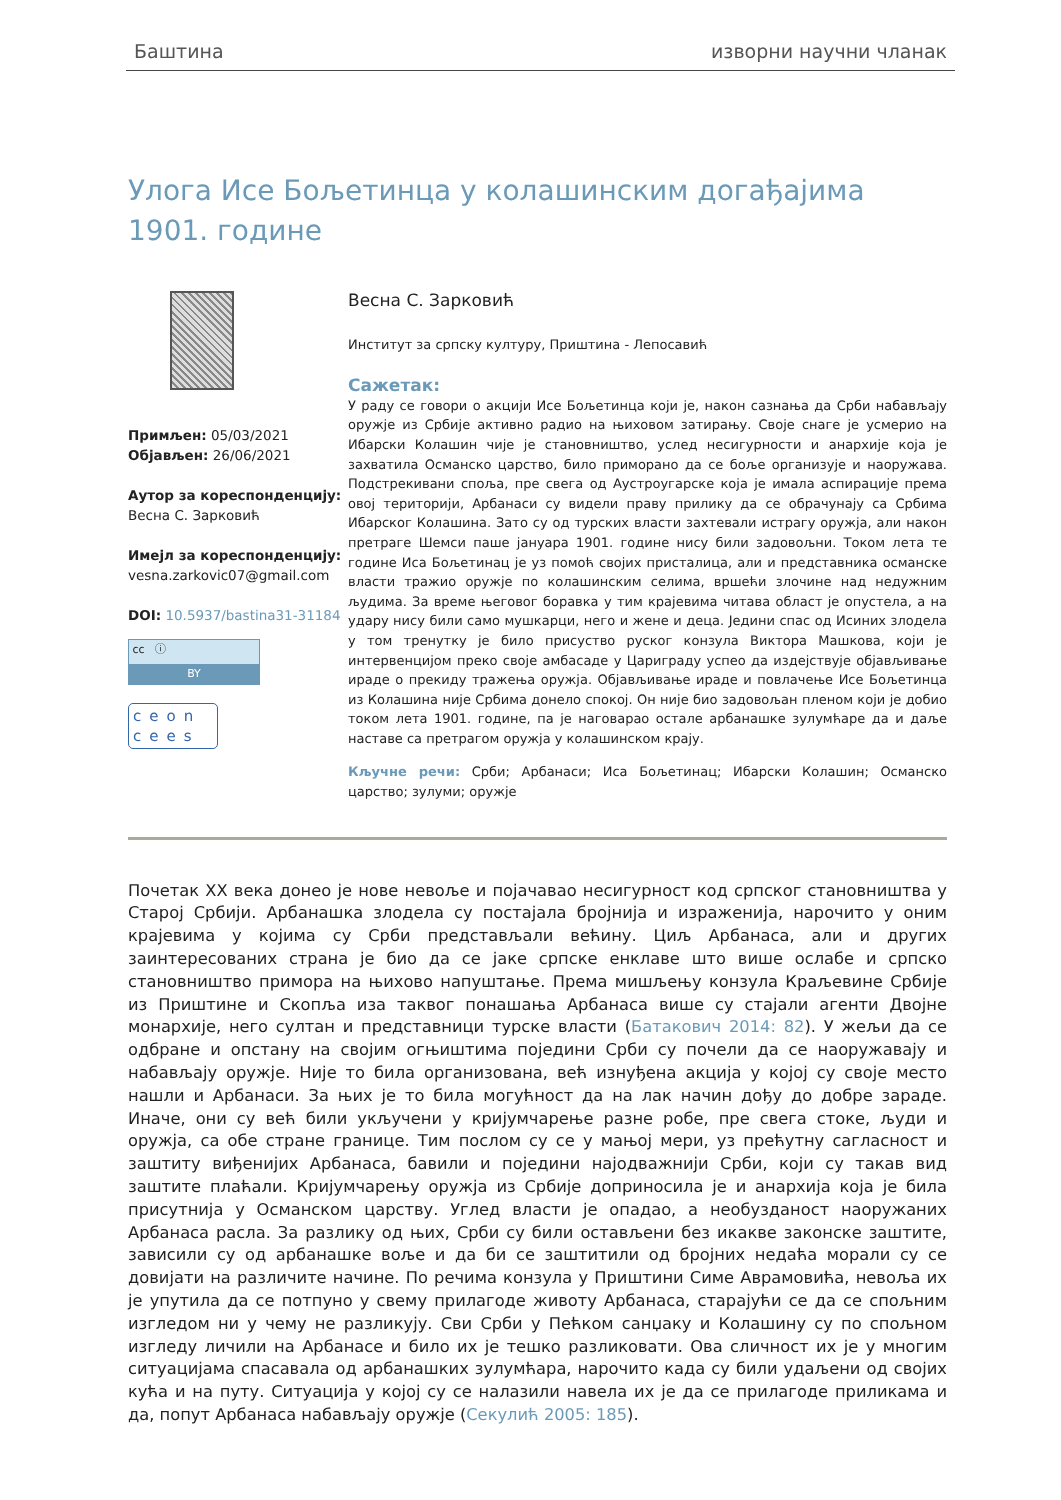Баштина изворни научни чланак
Улога Исе Бољетинца у колашинским догађајима 1901. године
Примљен: 05/03/2021
Објављен: 26/06/2021
Аутор за кореспонденцију:
Весна С. Зарковић
Имејл за кореспонденцију:
vesna.zarkovic07@gmail.com
DOI: 10.5937/bastina31-31184
cc ⓘ
BY
ceon
cees
Весна С. Зарковић
Институт за српску културу, Приштина - Лепосавић
Сажетак:
У раду се говори о акцији Исе Бољетинца који је, након сазнања да Срби набављају оружје из Србије активно радио на њиховом затирању. Своје снаге је усмерио на Ибарски Колашин чије је становништво, услед несигурности и анархије која је захватила Османско царство, било приморано да се боље организује и наоружава. Подстрекивани споља, пре свега од Аустроугарске која је имала аспирације према овој територији, Арбанаси су видели праву прилику да се обрачунају са Србима Ибарског Колашина. Зато су од турских власти захтевали истрагу оружја, али након претраге Шемси паше јануара 1901. године нису били задовољни. Током лета те године Иса Бољетинац је уз помоћ својих присталица, али и представника османске власти тражио оружје по колашинским селима, вршећи злочине над недужним људима. За време његовог боравка у тим крајевима читава област је опустела, а на удару нису били само мушкарци, него и жене и деца. Једини спас од Исиних злодела у том тренутку је било присуство руског конзула Виктора Машкова, који је интервенцијом преко своје амбасаде у Цариграду успео да издејствује објављивање ираде о прекиду тражења оружја. Објављивање ираде и повлачење Исе Бољетинца из Колашина није Србима донело спокој. Он није био задовољан пленом који је добио током лета 1901. године, па је наговарао остале арбанашке зулумћаре да и даље наставе са претрагом оружја у колашинском крају.
Кључне речи: Срби; Арбанаси; Иса Бољетинац; Ибарски Колашин; Османско царство; зулуми; оружје
Почетак XX века донео је нове невоље и појачавао несигурност код српског становништва у Старој Србији. Арбанашка злодела су постајала бројнија и израженија, нарочито у оним крајевима у којима су Срби представљали већину. Циљ Арбанаса, али и других заинтересованих страна је био да се јаке српске енклаве што више ослабе и српско становништво примора на њихово напуштање. Према мишљењу конзула Краљевине Србије из Приштине и Скопља иза таквог понашања Арбанаса више су стајали агенти Двојне монархије, него султан и представници турске власти (Батакович 2014: 82). У жељи да се одбране и опстану на својим огњиштима поједини Срби су почели да се наоружавају и набављају оружје. Није то била организована, већ изнуђена акција у којој су своје место нашли и Арбанаси. За њих је то била могућност да на лак начин дођу до добре зараде. Иначе, они су већ били укључени у кријумчарење разне робе, пре свега стоке, људи и оружја, са обе стране границе. Тим послом су се у мањој мери, уз прећутну сагласност и заштиту виђенијих Арбанаса, бавили и поједини најодважнији Срби, који су такав вид заштите плаћали. Кријумчарењу оружја из Србије доприносила је и анархија која је била присутнија у Османском царству. Углед власти је опадао, а необузданост наоружаних Арбанаса расла. За разлику од њих, Срби су били остављени без икакве законске заштите, зависили су од арбанашке воље и да би се заштитили од бројних недаћа морали су се довијати на различите начине. По речима конзула у Приштини Симе Аврамовића, невоља их је упутила да се потпуно у свему прилагоде животу Арбанаса, старајући се да се спољним изгледом ни у чему не разликују. Сви Срби у Пећком санџаку и Колашину су по спољном изгледу личили на Арбанасе и било их је тешко разликовати. Ова сличност их је у многим ситуацијама спасавала од арбанашких зулумћара, нарочито када су били удаљени од својих кућа и на путу. Ситуација у којој су се налазили навела их је да се прилагоде приликама и да, попут Арбанаса набављају оружје (Секулић 2005: 185).